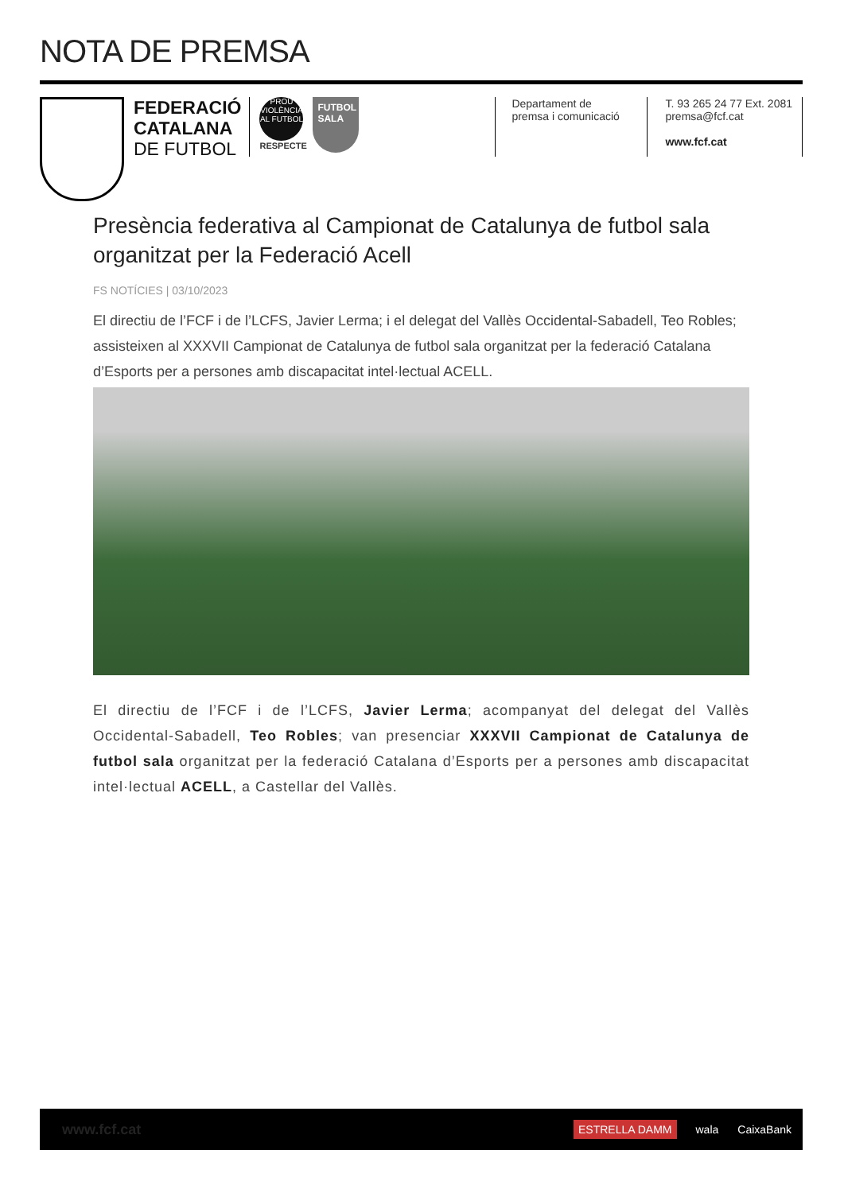NOTA DE PREMSA
FEDERACIÓ
CATALANA
DE FUTBOL
PROU VIOLÈNCIA AL FUTBOL
RESPECTE
FUTBOL SALA
Departament de premsa i comunicació
T. 93 265 24 77 Ext. 2081
premsa@fcf.cat
www.fcf.cat
Presència federativa al Campionat de Catalunya de futbol sala organitzat per la Federació Acell
FS NOTÍCIES | 03/10/2023
El directiu de l’FCF i de l’LCFS, Javier Lerma; i el delegat del Vallès Occidental-Sabadell, Teo Robles; assisteixen al XXXVII Campionat de Catalunya de futbol sala organitzat per la federació Catalana d’Esports per a persones amb discapacitat intel·lectual ACELL.
El directiu de l’FCF i de l’LCFS, Javier Lerma; acompanyat del delegat del Vallès Occidental-Sabadell, Teo Robles; van presenciar XXXVII Campionat de Catalunya de futbol sala organitzat per la federació Catalana d’Esports per a persones amb discapacitat intel·lectual ACELL, a Castellar del Vallès.
www.fcf.cat ESTRELLA DAMM wala CaixaBank